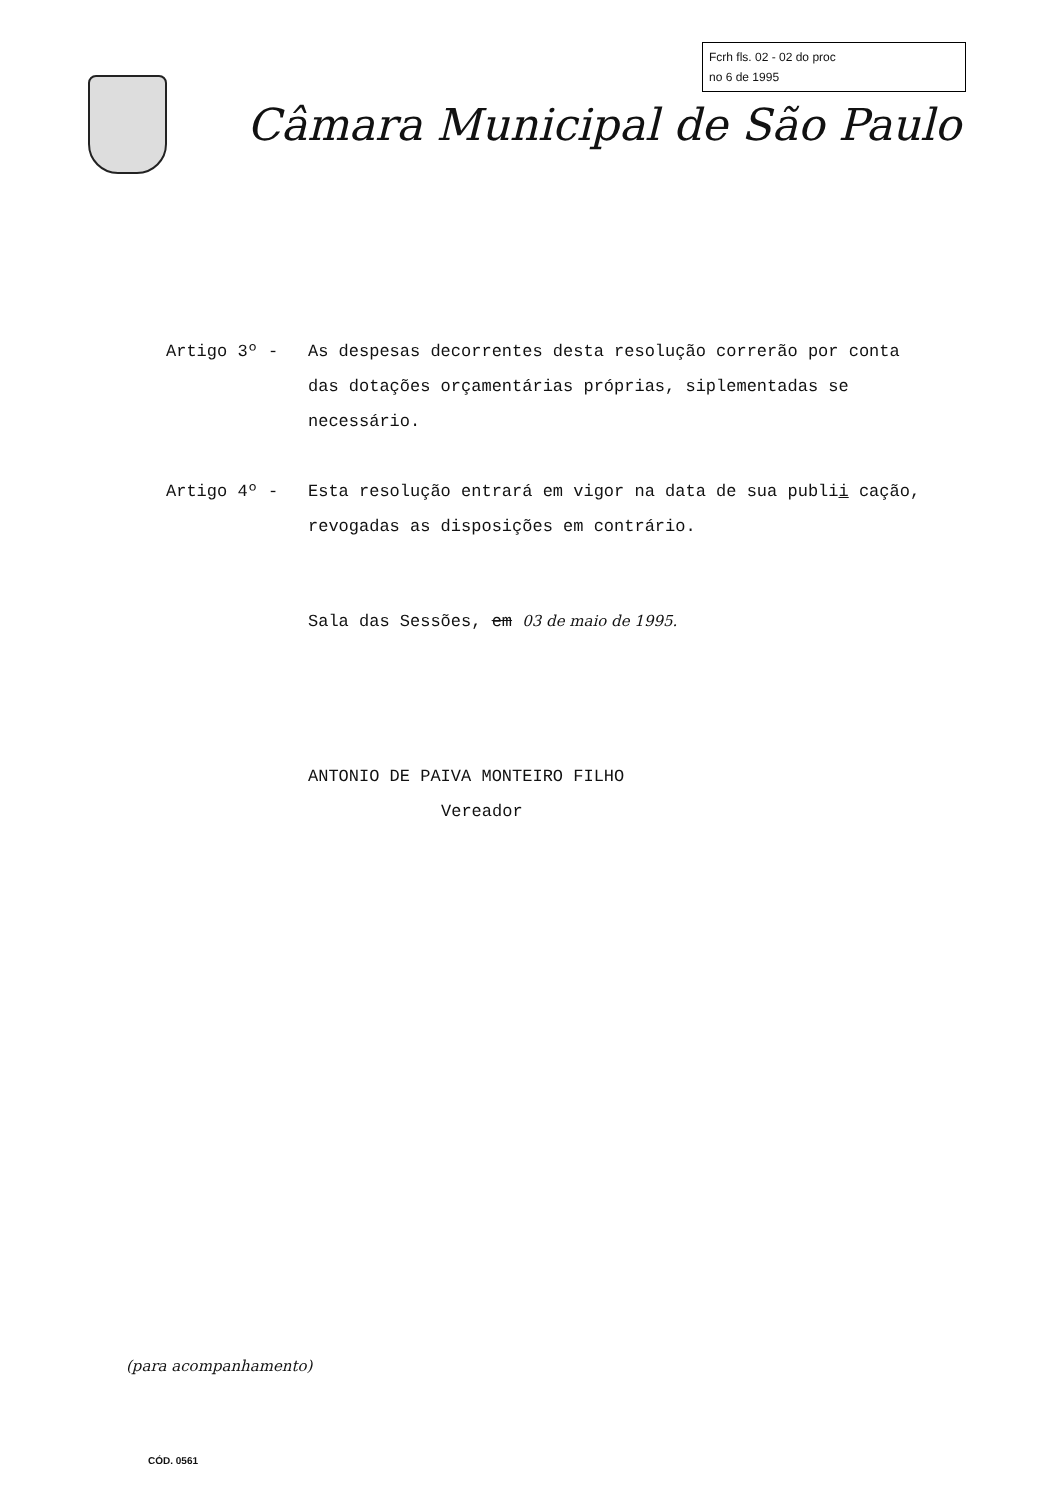Fcrh fls. 02 - 02 do proc
no 6 de 1995
Câmara Municipal de São Paulo
Artigo 3º - As despesas decorrentes desta resolução correrão por conta das dotações orçamentárias próprias, siplemen­tadas se necessário.
Artigo 4º - Esta resolução entrará em vigor na data de sua publii cação, revogadas as disposições em contrário.
Sala das Sessões, em 03 de maio de 1995.
ANTONIO DE PAIVA MONTEIRO FILHO
Vereador
(para acompanhamento)
CÓD. 0561